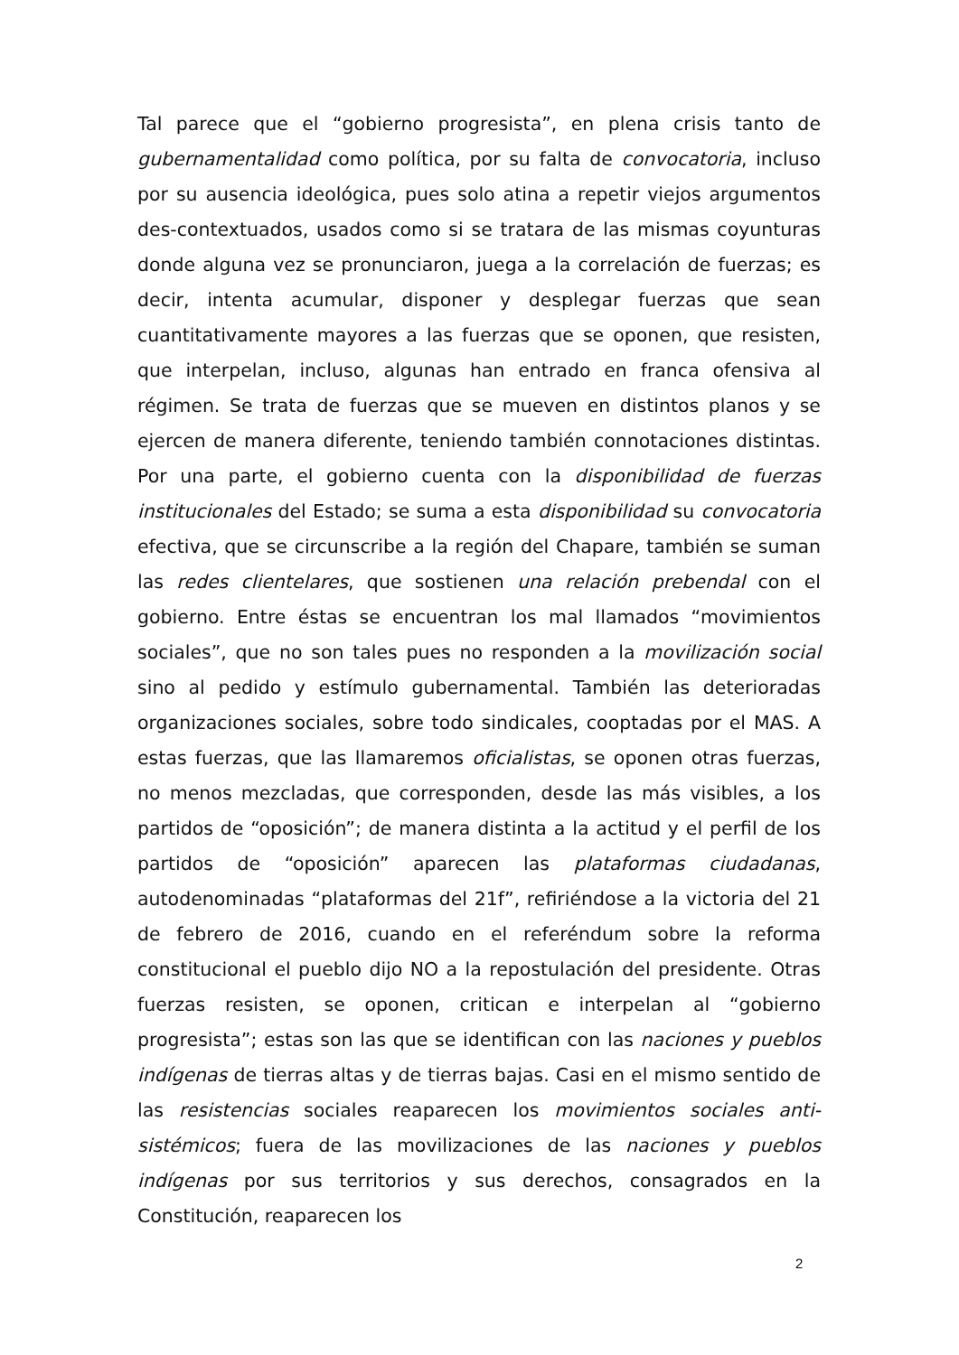Tal parece que el “gobierno progresista”, en plena crisis tanto de gubernamentalidad como política, por su falta de convocatoria, incluso por su ausencia ideológica, pues solo atina a repetir viejos argumentos des-contextuados, usados como si se tratara de las mismas coyunturas donde alguna vez se pronunciaron, juega a la correlación de fuerzas; es decir, intenta acumular, disponer y desplegar fuerzas que sean cuantitativamente mayores a las fuerzas que se oponen, que resisten, que interpelan, incluso, algunas han entrado en franca ofensiva al régimen. Se trata de fuerzas que se mueven en distintos planos y se ejercen de manera diferente, teniendo también connotaciones distintas. Por una parte, el gobierno cuenta con la disponibilidad de fuerzas institucionales del Estado; se suma a esta disponibilidad su convocatoria efectiva, que se circunscribe a la región del Chapare, también se suman las redes clientelares, que sostienen una relación prebendal con el gobierno. Entre éstas se encuentran los mal llamados “movimientos sociales”, que no son tales pues no responden a la movilización social sino al pedido y estímulo gubernamental. También las deterioradas organizaciones sociales, sobre todo sindicales, cooptadas por el MAS. A estas fuerzas, que las llamaremos oficialistas, se oponen otras fuerzas, no menos mezcladas, que corresponden, desde las más visibles, a los partidos de “oposición”; de manera distinta a la actitud y el perfil de los partidos de “oposición” aparecen las plataformas ciudadanas, autodenominadas “plataformas del 21f”, refiriéndose a la victoria del 21 de febrero de 2016, cuando en el referéndum sobre la reforma constitucional el pueblo dijo NO a la repostulación del presidente. Otras fuerzas resisten, se oponen, critican e interpelan al “gobierno progresista”; estas son las que se identifican con las naciones y pueblos indígenas de tierras altas y de tierras bajas. Casi en el mismo sentido de las resistencias sociales reaparecen los movimientos sociales anti-sistémicos; fuera de las movilizaciones de las naciones y pueblos indígenas por sus territorios y sus derechos, consagrados en la Constitución, reaparecen los
2